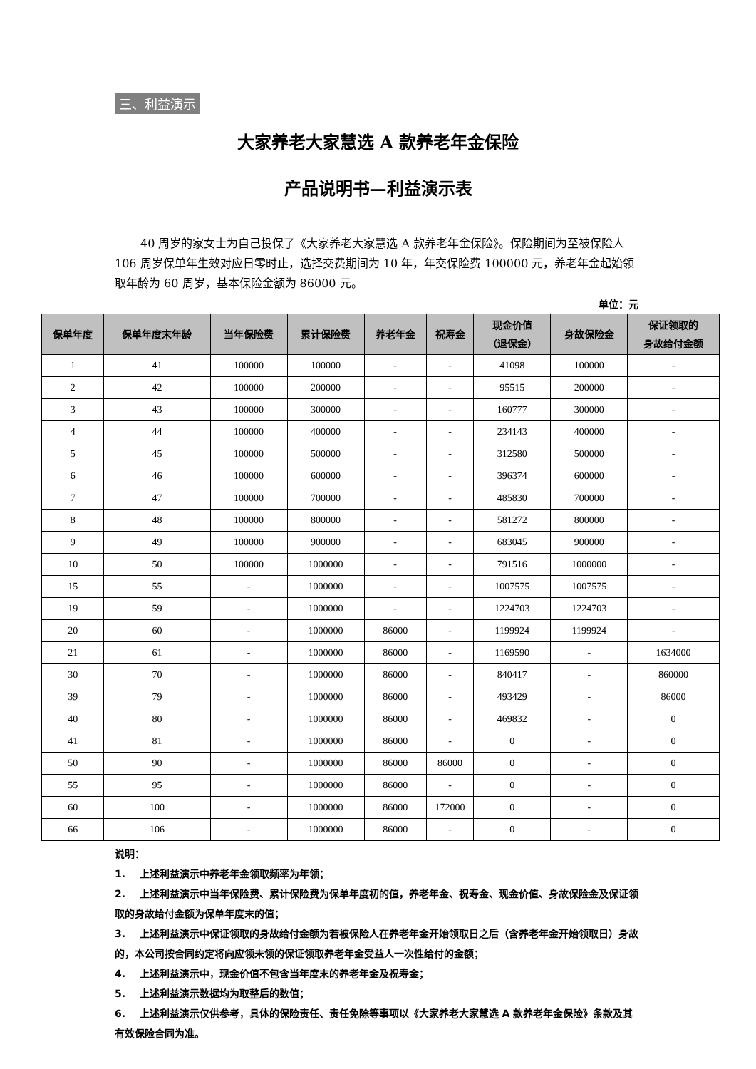三、利益演示
大家养老大家慧选 A 款养老年金保险
产品说明书—利益演示表
40 周岁的家女士为自己投保了《大家养老大家慧选 A 款养老年金保险》。保险期间为至被保险人 106 周岁保单年生效对应日零时止，选择交费期间为 10 年，年交保险费 100000 元，养老年金起始领取年龄为 60 周岁，基本保险金额为 86000 元。
单位：元
| 保单年度 | 保单年度末年龄 | 当年保险费 | 累计保险费 | 养老年金 | 祝寿金 | 现金价值 （退保金） | 身故保险金 | 保证领取的 身故给付金额 |
| --- | --- | --- | --- | --- | --- | --- | --- | --- |
| 1 | 41 | 100000 | 100000 | - | - | 41098 | 100000 | - |
| 2 | 42 | 100000 | 200000 | - | - | 95515 | 200000 | - |
| 3 | 43 | 100000 | 300000 | - | - | 160777 | 300000 | - |
| 4 | 44 | 100000 | 400000 | - | - | 234143 | 400000 | - |
| 5 | 45 | 100000 | 500000 | - | - | 312580 | 500000 | - |
| 6 | 46 | 100000 | 600000 | - | - | 396374 | 600000 | - |
| 7 | 47 | 100000 | 700000 | - | - | 485830 | 700000 | - |
| 8 | 48 | 100000 | 800000 | - | - | 581272 | 800000 | - |
| 9 | 49 | 100000 | 900000 | - | - | 683045 | 900000 | - |
| 10 | 50 | 100000 | 1000000 | - | - | 791516 | 1000000 | - |
| 15 | 55 | - | 1000000 | - | - | 1007575 | 1007575 | - |
| 19 | 59 | - | 1000000 | - | - | 1224703 | 1224703 | - |
| 20 | 60 | - | 1000000 | 86000 | - | 1199924 | 1199924 | - |
| 21 | 61 | - | 1000000 | 86000 | - | 1169590 | - | 1634000 |
| 30 | 70 | - | 1000000 | 86000 | - | 840417 | - | 860000 |
| 39 | 79 | - | 1000000 | 86000 | - | 493429 | - | 86000 |
| 40 | 80 | - | 1000000 | 86000 | - | 469832 | - | 0 |
| 41 | 81 | - | 1000000 | 86000 | - | 0 | - | 0 |
| 50 | 90 | - | 1000000 | 86000 | 86000 | 0 | - | 0 |
| 55 | 95 | - | 1000000 | 86000 | - | 0 | - | 0 |
| 60 | 100 | - | 1000000 | 86000 | 172000 | 0 | - | 0 |
| 66 | 106 | - | 1000000 | 86000 | - | 0 | - | 0 |
说明：
1. 上述利益演示中养老年金领取频率为年领；
2. 上述利益演示中当年保险费、累计保险费为保单年度初的值，养老年金、祝寿金、现金价值、身故保险金及保证领取的身故给付金额为保单年度末的值；
3. 上述利益演示中保证领取的身故给付金额为若被保险人在养老年金开始领取日之后（含养老年金开始领取日）身故的，本公司按合同约定将向应领未领的保证领取养老年金受益人一次性给付的金额；
4. 上述利益演示中，现金价值不包含当年度末的养老年金及祝寿金；
5. 上述利益演示数据均为取整后的数值；
6. 上述利益演示仅供参考，具体的保险责任、责任免除等事项以《大家养老大家慧选 A 款养老年金保险》条款及其有效保险合同为准。